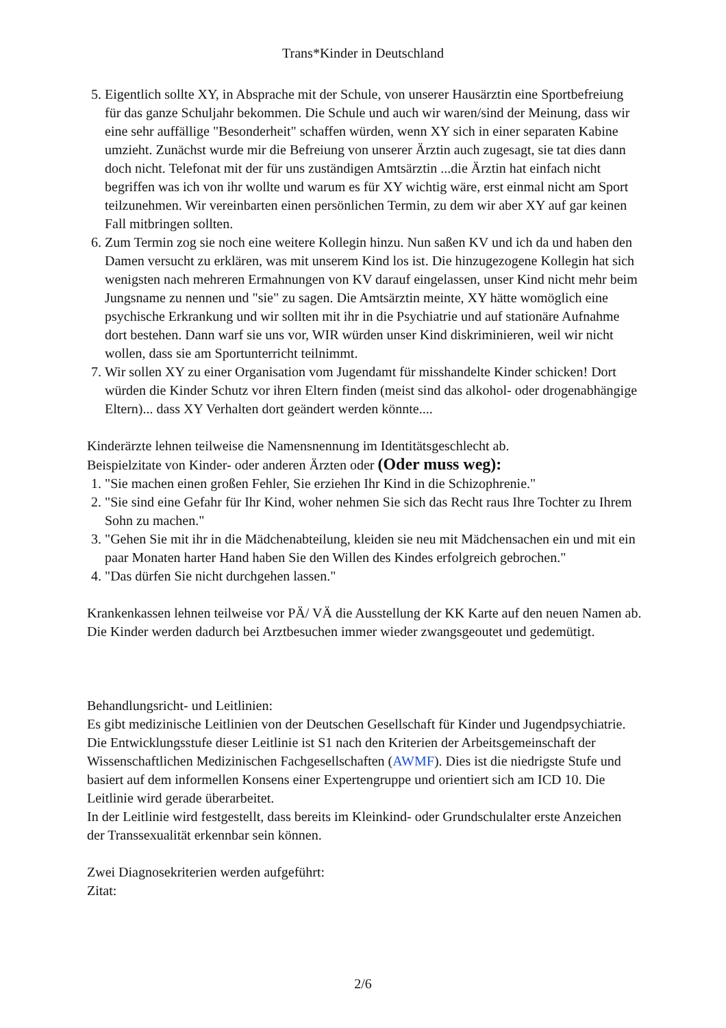Trans*Kinder in Deutschland
5. Eigentlich sollte XY, in Absprache mit der Schule, von unserer Hausärztin eine Sportbefreiung für das ganze Schuljahr bekommen. Die Schule und auch wir waren/sind der Meinung, dass wir eine sehr auffällige "Besonderheit" schaffen würden, wenn XY sich in einer separaten Kabine umzieht. Zunächst wurde mir die Befreiung von unserer Ärztin auch zugesagt, sie tat dies dann doch nicht. Telefonat mit der für uns zuständigen Amtsärztin ...die Ärztin hat einfach nicht begriffen was ich von ihr wollte und warum es für XY wichtig wäre, erst einmal nicht am Sport teilzunehmen. Wir vereinbarten einen persönlichen Termin, zu dem wir aber XY auf gar keinen Fall mitbringen sollten.
6. Zum Termin zog sie noch eine weitere Kollegin hinzu. Nun saßen KV und ich da und haben den Damen versucht zu erklären, was mit unserem Kind los ist. Die hinzugezogene Kollegin hat sich wenigsten nach mehreren Ermahnungen von KV darauf eingelassen, unser Kind nicht mehr beim Jungsname zu nennen und "sie" zu sagen. Die Amtsärztin meinte, XY hätte womöglich eine psychische Erkrankung und wir sollten mit ihr in die Psychiatrie und auf stationäre Aufnahme dort bestehen. Dann warf sie uns vor, WIR würden unser Kind diskriminieren, weil wir nicht wollen, dass sie am Sportunterricht teilnimmt.
7. Wir sollen XY zu einer Organisation vom Jugendamt für misshandelte Kinder schicken! Dort würden die Kinder Schutz vor ihren Eltern finden (meist sind das alkohol- oder drogenabhängige Eltern)... dass XY Verhalten dort geändert werden könnte....
Kinderärzte lehnen teilweise die Namensnennung im Identitätsgeschlecht ab.
Beispielzitate von Kinder- oder anderen Ärzten oder (Oder muss weg):
1. "Sie machen einen großen Fehler, Sie erziehen Ihr Kind in die Schizophrenie."
2. "Sie sind eine Gefahr für Ihr Kind, woher nehmen Sie sich das Recht raus Ihre Tochter zu Ihrem Sohn zu machen."
3. "Gehen Sie mit ihr in die Mädchenabteilung, kleiden sie neu mit Mädchensachen ein und mit ein paar Monaten harter Hand haben Sie den Willen des Kindes erfolgreich gebrochen."
4. "Das dürfen Sie nicht durchgehen lassen."
Krankenkassen lehnen teilweise vor PÄ/ VÄ die Ausstellung der KK Karte auf den neuen Namen ab.
Die Kinder werden dadurch bei Arztbesuchen immer wieder zwangsgeoutet und gedemütigt.
Behandlungsricht- und Leitlinien:
Es gibt medizinische Leitlinien von der Deutschen Gesellschaft für Kinder und Jugendpsychiatrie. Die Entwicklungsstufe dieser Leitlinie ist S1 nach den Kriterien der Arbeitsgemeinschaft der Wissenschaftlichen Medizinischen Fachgesellschaften (AWMF). Dies ist die niedrigste Stufe und basiert auf dem informellen Konsens einer Expertengruppe und orientiert sich am ICD 10. Die Leitlinie wird gerade überarbeitet.
In der Leitlinie wird festgestellt, dass bereits im Kleinkind- oder Grundschulalter erste Anzeichen der Transsexualität erkennbar sein können.
Zwei Diagnosekriterien werden aufgeführt:
Zitat:
2/6